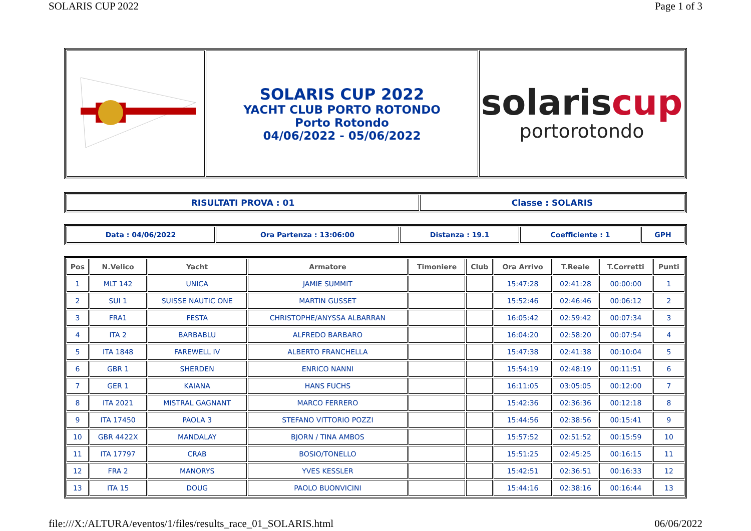SOLARIS CUP 2022 Page 1 of 3
| | SOLARIS CUP 2022 YACHT CLUB PORTO ROTONDO Porto Rotondo 04/06/2022 - 05/06/2022 | solaris cup portorotondo |
| RISULTATI PROVA : 01 | Classe : SOLARIS |
| --- | --- |
| Data : 04/06/2022 | Ora Partenza : 13:06:00 | Distanza : 19.1 | Coefficiente : 1 | GPH |
| --- | --- | --- | --- | --- |
| Pos | N.Velico | Yacht | Armatore | Timoniere | Club | Ora Arrivo | T.Reale | T.Corretti | Punti |
| --- | --- | --- | --- | --- | --- | --- | --- | --- | --- |
| 1 | MLT 142 | UNICA | JAMIE SUMMIT | | | 15:47:28 | 02:41:28 | 00:00:00 | 1 |
| 2 | SUI 1 | SUISSE NAUTIC ONE | MARTIN GUSSET | | | 15:52:46 | 02:46:46 | 00:06:12 | 2 |
| 3 | FRA1 | FESTA | CHRISTOPHE/ANYSSA ALBARRAN | | | 16:05:42 | 02:59:42 | 00:07:34 | 3 |
| 4 | ITA 2 | BARBABLU | ALFREDO BARBARO | | | 16:04:20 | 02:58:20 | 00:07:54 | 4 |
| 5 | ITA 1848 | FAREWELL IV | ALBERTO FRANCHELLA | | | 15:47:38 | 02:41:38 | 00:10:04 | 5 |
| 6 | GBR 1 | SHERDEN | ENRICO NANNI | | | 15:54:19 | 02:48:19 | 00:11:51 | 6 |
| 7 | GER 1 | KAIANA | HANS FUCHS | | | 16:11:05 | 03:05:05 | 00:12:00 | 7 |
| 8 | ITA 2021 | MISTRAL GAGNANT | MARCO FERRERO | | | 15:42:36 | 02:36:36 | 00:12:18 | 8 |
| 9 | ITA 17450 | PAOLA 3 | STEFANO VITTORIO POZZI | | | 15:44:56 | 02:38:56 | 00:15:41 | 9 |
| 10 | GBR 4422X | MANDALAY | BJORN / TINA AMBOS | | | 15:57:52 | 02:51:52 | 00:15:59 | 10 |
| 11 | ITA 17797 | CRAB | BOSIO/TONELLO | | | 15:51:25 | 02:45:25 | 00:16:15 | 11 |
| 12 | FRA 2 | MANORYS | YVES KESSLER | | | 15:42:51 | 02:36:51 | 00:16:33 | 12 |
| 13 | ITA 15 | DOUG | PAOLO BUONVICINI | | | 15:44:16 | 02:38:16 | 00:16:44 | 13 |
file:///X:/ALTURA/eventos/1/files/results_race_01_SOLARIS.html 06/06/2022